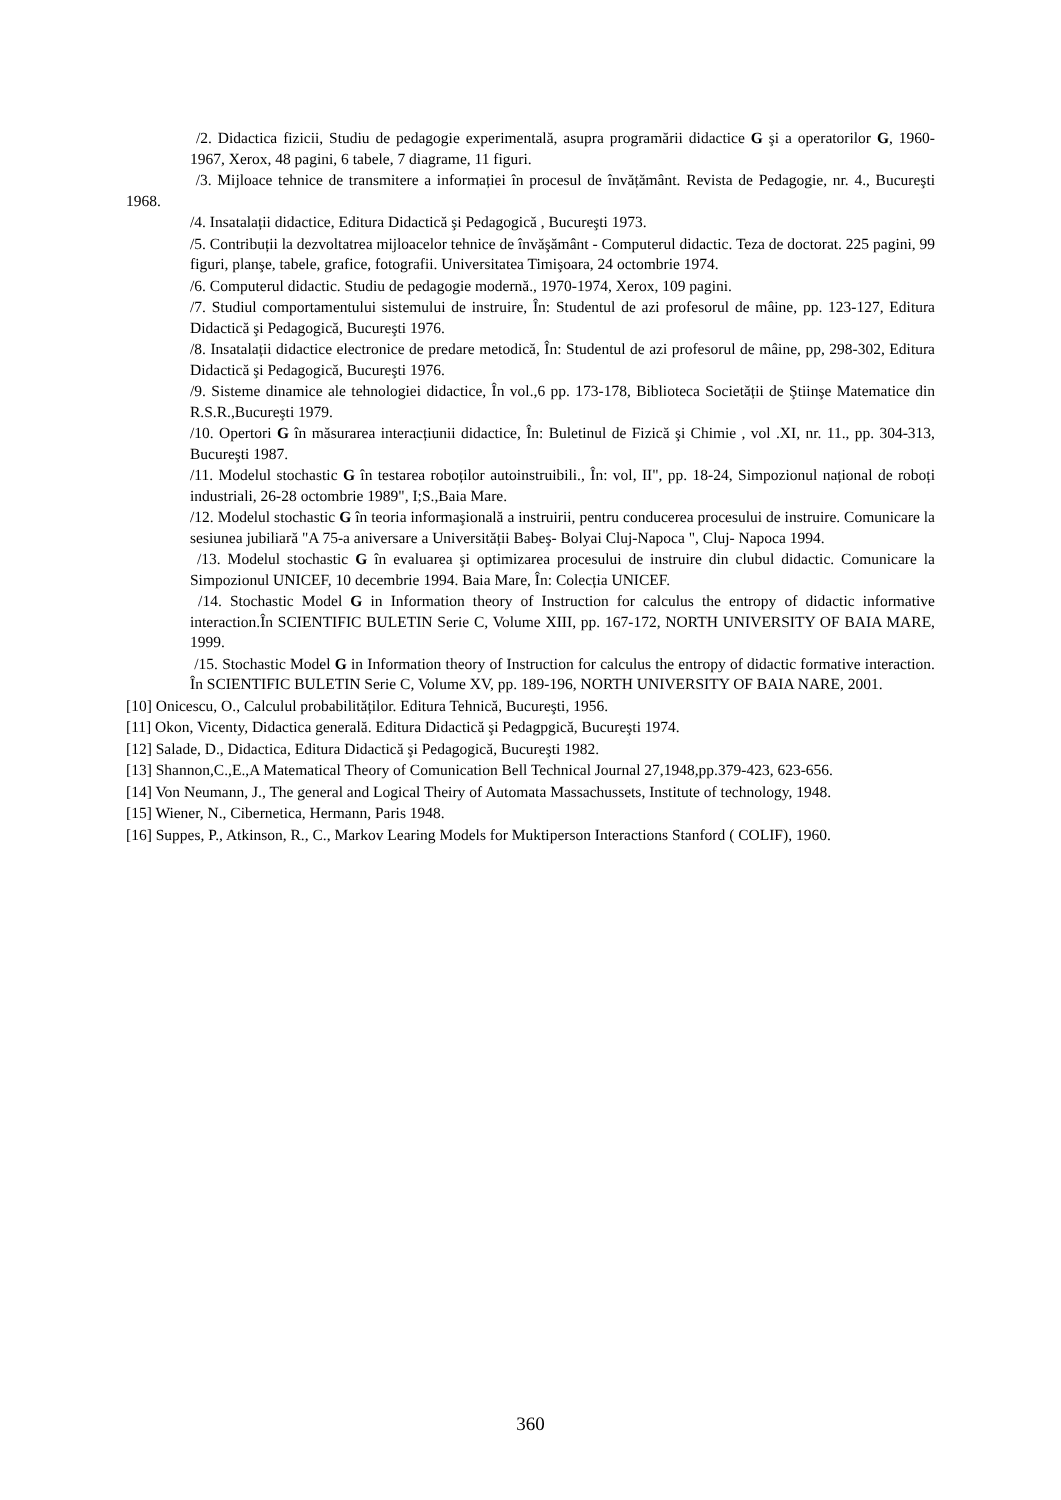/2. Didactica fizicii, Studiu de pedagogie experimentală, asupra programării didactice G şi a operatorilor G, 1960-1967, Xerox, 48 pagini, 6 tabele, 7 diagrame, 11 figuri.
/3. Mijloace tehnice de transmitere a informației în procesul de învățământ. Revista de Pedagogie, nr. 4., Bucureşti 1968.
/4. Insatalații didactice, Editura Didactică şi Pedagogică , Bucureşti 1973.
/5. Contribuții la dezvoltatrea mijloacelor tehnice de învăşământ - Computerul didactic. Teza de doctorat. 225 pagini, 99 figuri, planşe, tabele, grafice, fotografii. Universitatea Timişoara, 24 octombrie 1974.
/6. Computerul didactic. Studiu de pedagogie modernă., 1970-1974, Xerox, 109 pagini.
/7. Studiul comportamentului sistemului de instruire, În: Studentul de azi profesorul de mâine, pp. 123-127, Editura Didactică şi Pedagogică, Bucureşti 1976.
/8. Insatalații didactice electronice de predare metodică, În: Studentul de azi profesorul de mâine, pp, 298-302, Editura Didactică şi Pedagogică, Bucureşti 1976.
/9. Sisteme dinamice ale tehnologiei didactice, În vol.,6 pp. 173-178, Biblioteca Societății de Ştiinşe Matematice din R.S.R.,Bucureşti 1979.
/10. Opertori G în măsurarea interacțiunii didactice, În: Buletinul de Fizică şi Chimie , vol .XI, nr. 11., pp. 304-313, Bucureşti 1987.
/11. Modelul stochastic G în testarea roboților autoinstruibili., În: vol, II", pp. 18-24, Simpozionul național de roboți industriali, 26-28 octombrie 1989", I;S.,Baia Mare.
/12. Modelul stochastic G în teoria informaşională a instruirii, pentru conducerea procesului de instruire. Comunicare la sesiunea jubiliară "A 75-a aniversare a Universității Babeş- Bolyai Cluj-Napoca ", Cluj- Napoca 1994.
/13. Modelul stochastic G în evaluarea şi optimizarea procesului de instruire din clubul didactic. Comunicare la Simpozionul UNICEF, 10 decembrie 1994. Baia Mare, În: Colecția UNICEF.
/14. Stochastic Model G in Information theory of Instruction for calculus the entropy of didactic informative interaction.În SCIENTIFIC BULETIN Serie C, Volume XIII, pp. 167-172, NORTH UNIVERSITY OF BAIA MARE, 1999.
/15. Stochastic Model G in Information theory of Instruction for calculus the entropy of didactic formative interaction. În SCIENTIFIC BULETIN Serie C, Volume XV, pp. 189-196, NORTH UNIVERSITY OF BAIA NARE, 2001.
[10] Onicescu, O., Calculul probabilităților. Editura Tehnică, Bucureşti, 1956.
[11] Okon, Vicenty, Didactica generală. Editura Didactică şi Pedagpgică, Bucureşti 1974.
[12] Salade, D., Didactica, Editura Didactică şi Pedagogică, Bucureşti 1982.
[13] Shannon,C.,E.,A Matematical Theory of Comunication Bell Technical Journal 27,1948,pp.379-423, 623-656.
[14] Von Neumann, J., The general and Logical Theiry of Automata Massachussets, Institute of technology, 1948.
[15] Wiener, N., Cibernetica, Hermann, Paris 1948.
[16] Suppes, P., Atkinson, R., C., Markov Learing Models for Muktiperson Interactions Stanford ( COLIF), 1960.
360